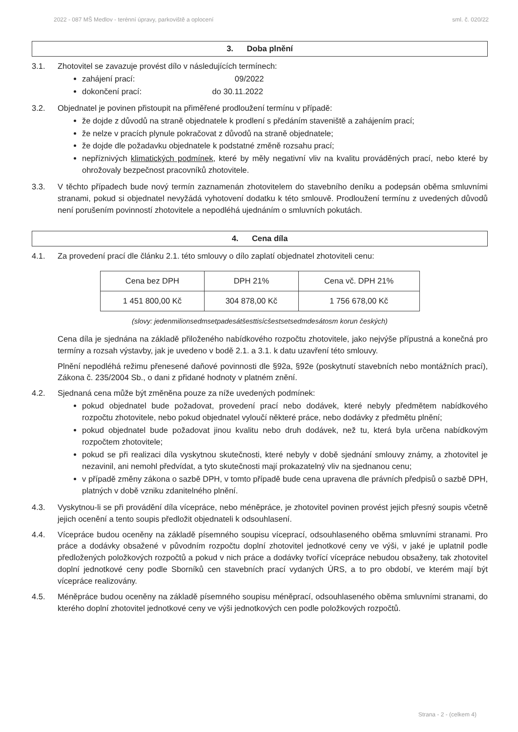2022 - 087 MŠ Medlov - terénní úpravy, parkoviště a oplocení sml. č. 020/22
3. Doba plnění
3.1. Zhotovitel se zavazuje provést dílo v následujících termínech:
zahájení prací: 09/2022
dokončení prací: do 30.11.2022
3.2. Objednatel je povinen přistoupit na přiměřené prodloužení termínu v případě:
že dojde z důvodů na straně objednatele k prodlení s předáním staveniště a zahájením prací;
že nelze v pracích plynule pokračovat z důvodů na straně objednatele;
že dojde dle požadavku objednatele k podstatné změně rozsahu prací;
nepříznivých klimatických podmínek, které by měly negativní vliv na kvalitu prováděných prací, nebo které by ohrožovaly bezpečnost pracovníků zhotovitele.
3.3. V těchto případech bude nový termín zaznamenán zhotovitelem do stavebního deníku a podepsán oběma smluvními stranami, pokud si objednatel nevyžádá vyhotovení dodatku k této smlouvě. Prodloužení termínu z uvedených důvodů není porušením povinností zhotovitele a nepodléhá ujednáním o smluvních pokutách.
4. Cena díla
4.1. Za provedení prací dle článku 2.1. této smlouvy o dílo zaplatí objednatel zhotoviteli cenu:
| Cena bez DPH | DPH 21% | Cena vč. DPH 21% |
| 1 451 800,00 Kč | 304 878,00 Kč | 1 756 678,00 Kč |
(slovy: jedenmilionsedmsetpadesátšesttisícšestsetsedmdesátosm korun českých)
Cena díla je sjednána na základě přiloženého nabídkového rozpočtu zhotovitele, jako nejvýše přípustná a konečná pro termíny a rozsah výstavby, jak je uvedeno v bodě 2.1. a 3.1. k datu uzavření této smlouvy.
Plnění nepodléhá režimu přenesené daňové povinnosti dle §92a, §92e (poskytnutí stavebních nebo montážních prací), Zákona č. 235/2004 Sb., o dani z přidané hodnoty v platném znění.
4.2. Sjednaná cena může být změněna pouze za níže uvedených podmínek:
pokud objednatel bude požadovat, provedení prací nebo dodávek, které nebyly předmětem nabídkového rozpočtu zhotovitele, nebo pokud objednatel vyloučí některé práce, nebo dodávky z předmětu plnění;
pokud objednatel bude požadovat jinou kvalitu nebo druh dodávek, než tu, která byla určena nabídkovým rozpočtem zhotovitele;
pokud se při realizaci díla vyskytnou skutečnosti, které nebyly v době sjednání smlouvy známy, a zhotovitel je nezavinil, ani nemohl předvídat, a tyto skutečnosti mají prokazatelný vliv na sjednanou cenu;
v případě změny zákona o sazbě DPH, v tomto případě bude cena upravena dle právních předpisů o sazbě DPH, platných v době vzniku zdanitelného plnění.
4.3. Vyskytnou-li se při provádění díla vícepráce, nebo méněpráce, je zhotovitel povinen provést jejich přesný soupis včetně jejich ocenění a tento soupis předložit objednateli k odsouhlasení.
4.4. Vícepráce budou oceněny na základě písemného soupisu víceprací, odsouhlaseného oběma smluvními stranami. Pro práce a dodávky obsažené v původním rozpočtu doplní zhotovitel jednotkové ceny ve výši, v jaké je uplatnil podle předložených položkových rozpočtů a pokud v nich práce a dodávky tvořící vícepráce nebudou obsaženy, tak zhotovitel doplní jednotkové ceny podle Sborníků cen stavebních prací vydaných ÚRS, a to pro období, ve kterém mají být vícepráce realizovány.
4.5. Méněpráce budou oceněny na základě písemného soupisu méněprací, odsouhlaseného oběma smluvními stranami, do kterého doplní zhotovitel jednotkové ceny ve výši jednotkových cen podle položkových rozpočtů.
Strana - 2 - (celkem 4)